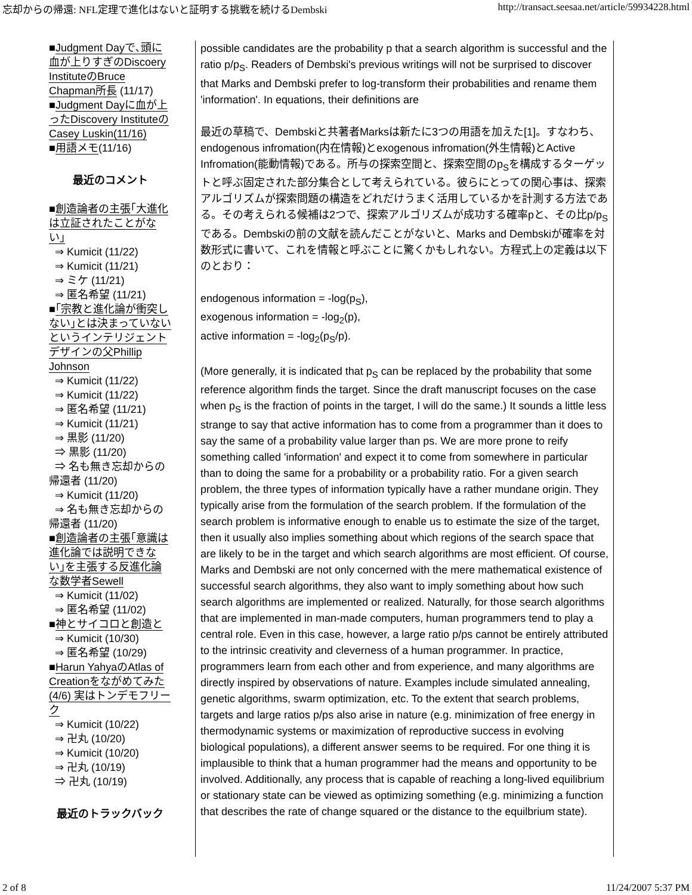忘却からの帰還: NFL定理で進化はないと証明する挑戦を続けるDembski http://transact.seesaa.net/article/59934228.html
■Judgment Dayで､頭に血が上りすぎのDiscoery InstituteのBruce Chapman所長 (11/17)
■Judgment Dayに血が上ったDiscovery InstituteのCasey Luskin(11/16)
■用語メモ(11/16)
最近のコメント
■創造論者の主張｢大進化は立証されたことがない｣
⇒ Kumicit (11/22)
⇒ Kumicit (11/21)
⇒ ミケ (11/21)
⇒ 匿名希望 (11/21)
■｢宗教と進化論が衝突しない｣とは決まっていないというインテリジェントデザインの父Phillip Johnson
⇒ Kumicit (11/22)
⇒ Kumicit (11/22)
⇒ 匿名希望 (11/21)
⇒ Kumicit (11/21)
⇒ 黒影 (11/20)
⇒ 黒影 (11/20)
⇒ 名も無き忘却からの帰還者 (11/20)
⇒ Kumicit (11/20)
⇒ 名も無き忘却からの帰還者 (11/20)
■創造論者の主張｢意識は進化論では説明できない｣を主張する反進化論な数学者Sewell
⇒ Kumicit (11/02)
⇒ 匿名希望 (11/02)
■神とサイコロと創造と
⇒ Kumicit (10/30)
⇒ 匿名希望 (10/29)
■Harun YahyaのAtlas of Creationをながめてみた (4/6) 実はトンデモフリーク
⇒ Kumicit (10/22)
⇒ 卍丸 (10/20)
⇒ Kumicit (10/20)
⇒ 卍丸 (10/19)
⇒ 卍丸 (10/19)
最近のトラックバック
possible candidates are the probability p that a search algorithm is successful and the ratio p/p<sub>S</sub>. Readers of Dembski's previous writings will not be surprised to discover that Marks and Dembski prefer to log-transform their probabilities and rename them 'information'. In equations, their definitions are
最近の草稿で、Dembskiと共著者Marksは新たに3つの用語を加えた[1]。すなわち、endogenous infromation(内在情報)とexogenous infromation(外生情報)とActive Infromation(能動情報)である。所与の探索空間と、探索空間のp<sub>S</sub>を構成するターゲットと呼ぶ固定された部分集合として考えられている。彼らにとっての関心事は、探索アルゴリズムが探索問題の構造をどれだけうまく活用しているかを計測する方法である。その考えられる候補は2つで、探索アルゴリズムが成功する確率pと、その比p/p<sub>S</sub>である。Dembskiの前の文献を読んだことがないと、Marks and Dembskiが確率を対数形式に書いて、これを情報と呼ぶことに驚くかもしれない。方程式上の定義は以下のとおり：
endogenous information = -log(p<sub>S</sub>),
exogenous information = -log<sub>2</sub>(p),
active information = -log<sub>2</sub>(p<sub>S</sub>/p).
(More generally, it is indicated that p<sub>S</sub> can be replaced by the probability that some reference algorithm finds the target. Since the draft manuscript focuses on the case when p<sub>S</sub> is the fraction of points in the target, I will do the same.) It sounds a little less strange to say that active information has to come from a programmer than it does to say the same of a probability value larger than ps. We are more prone to reify something called 'information' and expect it to come from somewhere in particular than to doing the same for a probability or a probability ratio. For a given search problem, the three types of information typically have a rather mundane origin. They typically arise from the formulation of the search problem. If the formulation of the search problem is informative enough to enable us to estimate the size of the target, then it usually also implies something about which regions of the search space that are likely to be in the target and which search algorithms are most efficient. Of course, Marks and Dembski are not only concerned with the mere mathematical existence of successful search algorithms, they also want to imply something about how such search algorithms are implemented or realized. Naturally, for those search algorithms that are implemented in man-made computers, human programmers tend to play a central role. Even in this case, however, a large ratio p/ps cannot be entirely attributed to the intrinsic creativity and cleverness of a human programmer. In practice, programmers learn from each other and from experience, and many algorithms are directly inspired by observations of nature. Examples include simulated annealing, genetic algorithms, swarm optimization, etc. To the extent that search problems, targets and large ratios p/ps also arise in nature (e.g. minimization of free energy in thermodynamic systems or maximization of reproductive success in evolving biological populations), a different answer seems to be required. For one thing it is implausible to think that a human programmer had the means and opportunity to be involved. Additionally, any process that is capable of reaching a long-lived equilibrium or stationary state can be viewed as optimizing something (e.g. minimizing a function that describes the rate of change squared or the distance to the equilbrium state).
2 of 8 11/24/2007 5:37 PM